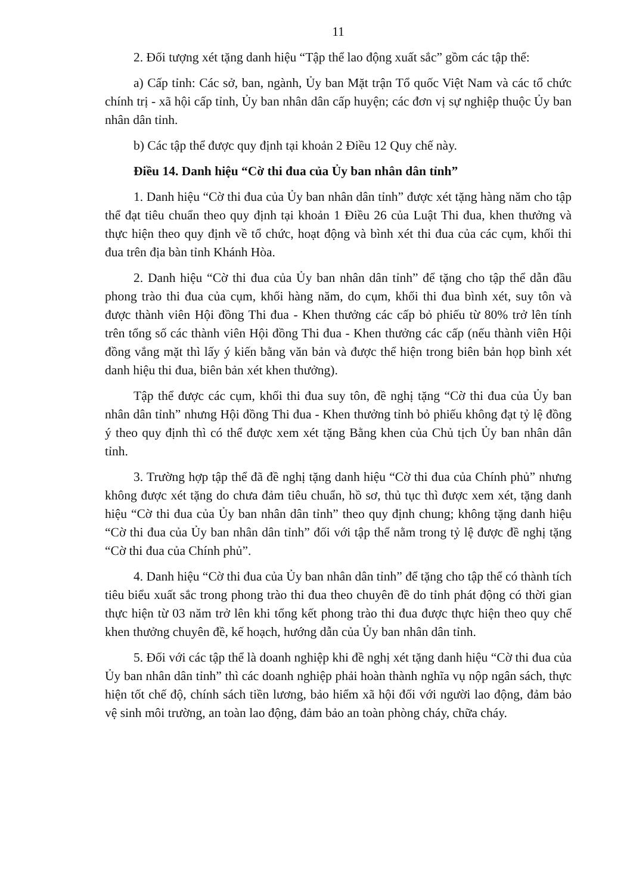11
2. Đối tượng xét tặng danh hiệu “Tập thể lao động xuất sắc” gồm các tập thể:
a) Cấp tỉnh: Các sở, ban, ngành, Ủy ban Mặt trận Tổ quốc Việt Nam và các tổ chức chính trị - xã hội cấp tỉnh, Ủy ban nhân dân cấp huyện; các đơn vị sự nghiệp thuộc Ủy ban nhân dân tỉnh.
b) Các tập thể được quy định tại khoản 2 Điều 12 Quy chế này.
Điều 14. Danh hiệu “Cờ thi đua của Ủy ban nhân dân tỉnh”
1. Danh hiệu “Cờ thi đua của Ủy ban nhân dân tỉnh” được xét tặng hàng năm cho tập thể đạt tiêu chuẩn theo quy định tại khoản 1 Điều 26 của Luật Thi đua, khen thưởng và thực hiện theo quy định về tổ chức, hoạt động và bình xét thi đua của các cụm, khối thi đua trên địa bàn tỉnh Khánh Hòa.
2. Danh hiệu “Cờ thi đua của Ủy ban nhân dân tỉnh” để tặng cho tập thể dẫn đầu phong trào thi đua của cụm, khối hàng năm, do cụm, khối thi đua bình xét, suy tôn và được thành viên Hội đồng Thi đua - Khen thưởng các cấp bỏ phiếu từ 80% trở lên tính trên tổng số các thành viên Hội đồng Thi đua - Khen thưởng các cấp (nếu thành viên Hội đồng vắng mặt thì lấy ý kiến bằng văn bản và được thể hiện trong biên bản họp bình xét danh hiệu thi đua, biên bản xét khen thưởng).
Tập thể được các cụm, khối thi đua suy tôn, đề nghị tặng “Cờ thi đua của Ủy ban nhân dân tỉnh” nhưng Hội đồng Thi đua - Khen thưởng tỉnh bỏ phiếu không đạt tỷ lệ đồng ý theo quy định thì có thể được xem xét tặng Bằng khen của Chủ tịch Ủy ban nhân dân tỉnh.
3. Trường hợp tập thể đã đề nghị tặng danh hiệu “Cờ thi đua của Chính phủ” nhưng không được xét tặng do chưa đảm tiêu chuẩn, hồ sơ, thủ tục thì được xem xét, tặng danh hiệu “Cờ thi đua của Ủy ban nhân dân tỉnh” theo quy định chung; không tặng danh hiệu “Cờ thi đua của Ủy ban nhân dân tỉnh” đối với tập thể nằm trong tỷ lệ được đề nghị tặng “Cờ thi đua của Chính phủ”.
4. Danh hiệu “Cờ thi đua của Ủy ban nhân dân tỉnh” để tặng cho tập thể có thành tích tiêu biểu xuất sắc trong phong trào thi đua theo chuyên đề do tỉnh phát động có thời gian thực hiện từ 03 năm trở lên khi tổng kết phong trào thi đua được thực hiện theo quy chế khen thưởng chuyên đề, kế hoạch, hướng dẫn của Ủy ban nhân dân tỉnh.
5. Đối với các tập thể là doanh nghiệp khi đề nghị xét tặng danh hiệu “Cờ thi đua của Ủy ban nhân dân tỉnh” thì các doanh nghiệp phải hoàn thành nghĩa vụ nộp ngân sách, thực hiện tốt chế độ, chính sách tiền lương, bảo hiểm xã hội đối với người lao động, đảm bảo vệ sinh môi trường, an toàn lao động, đảm bảo an toàn phòng cháy, chữa cháy.